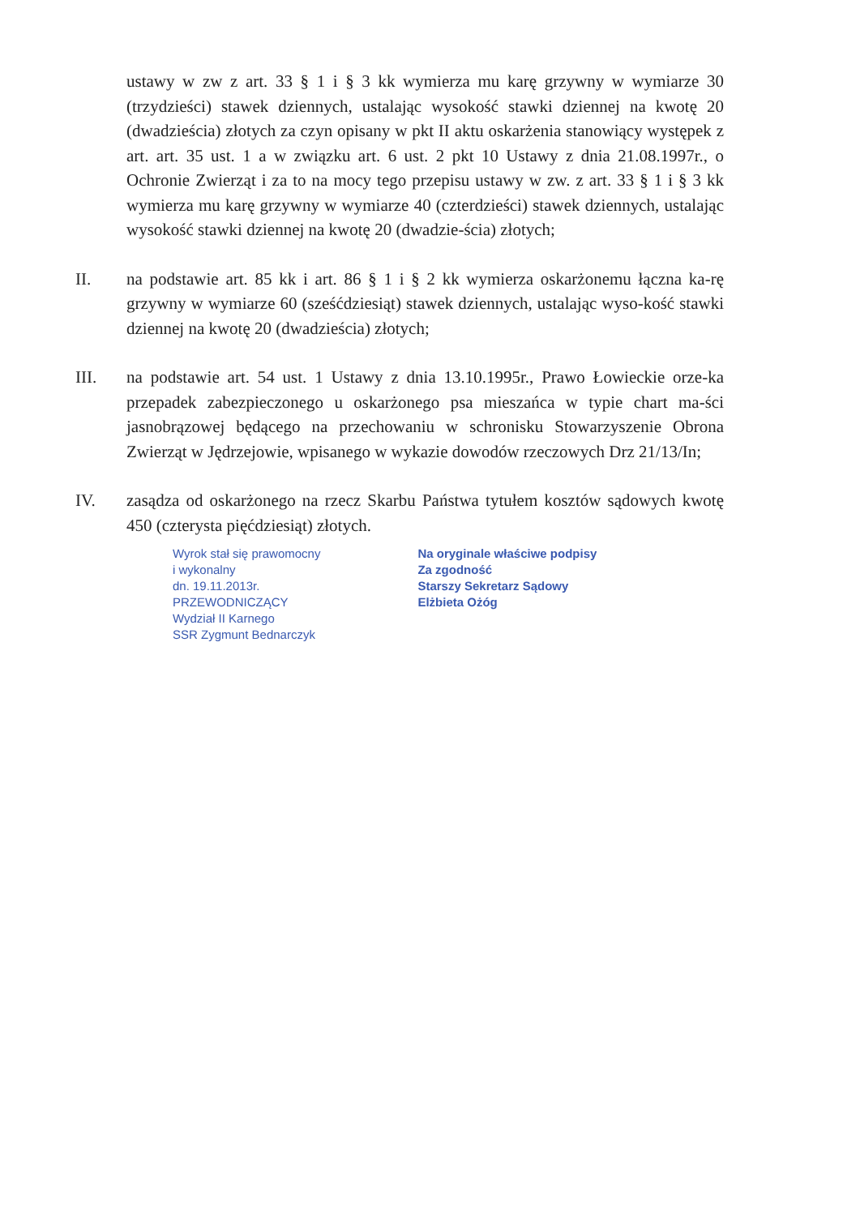ustawy w zw z art. 33 § 1 i § 3 kk wymierza mu karę grzywny w wymiarze 30 (trzydzieści) stawek dziennych, ustalając wysokość stawki dziennej na kwotę 20 (dwadzieścia) złotych za czyn opisany w pkt II aktu oskarżenia stanowiący występek z art. art. 35 ust. 1 a w związku art. 6 ust. 2 pkt 10 Ustawy z dnia 21.08.1997r., o Ochronie Zwierząt i za to na mocy tego przepisu ustawy w zw. z art. 33 § 1 i § 3 kk wymierza mu karę grzywny w wymiarze 40 (czterdzieści) stawek dziennych, ustalając wysokość stawki dziennej na kwotę 20 (dwadzie-ścia) złotych;
II. na podstawie art. 85 kk i art. 86 § 1 i § 2 kk wymierza oskarżonemu łączna ka-rę grzywny w wymiarze 60 (sześćdziesiąt) stawek dziennych, ustalając wyso-kość stawki dziennej na kwotę 20 (dwadzieścia) złotych;
III. na podstawie art. 54 ust. 1 Ustawy z dnia 13.10.1995r., Prawo Łowieckie orze-ka przepadek zabezpieczonego u oskarżonego psa mieszańca w typie chart ma-ści jasnobrązowej będącego na przechowaniu w schronisku Stowarzyszenie Obrona Zwierząt w Jędrzejowie, wpisanego w wykazie dowodów rzeczowych Drz 21/13/In;
IV. zasądza od oskarżonego na rzecz Skarbu Państwa tytułem kosztów sądowych kwotę 450 (czterysta pięćdziesiąt) złotych.
Wyrok stał się prawomocny
i wykonalny
dn. 19.11.2013r.
PRZEWODNICZĄCY
Wydział II Karnego
SSR Zygmunt Bednarczyk
Na oryginale właściwe podpisy
Za zgodność
Starszy Sekretarz Sądowy
Elżbieta Ożóg